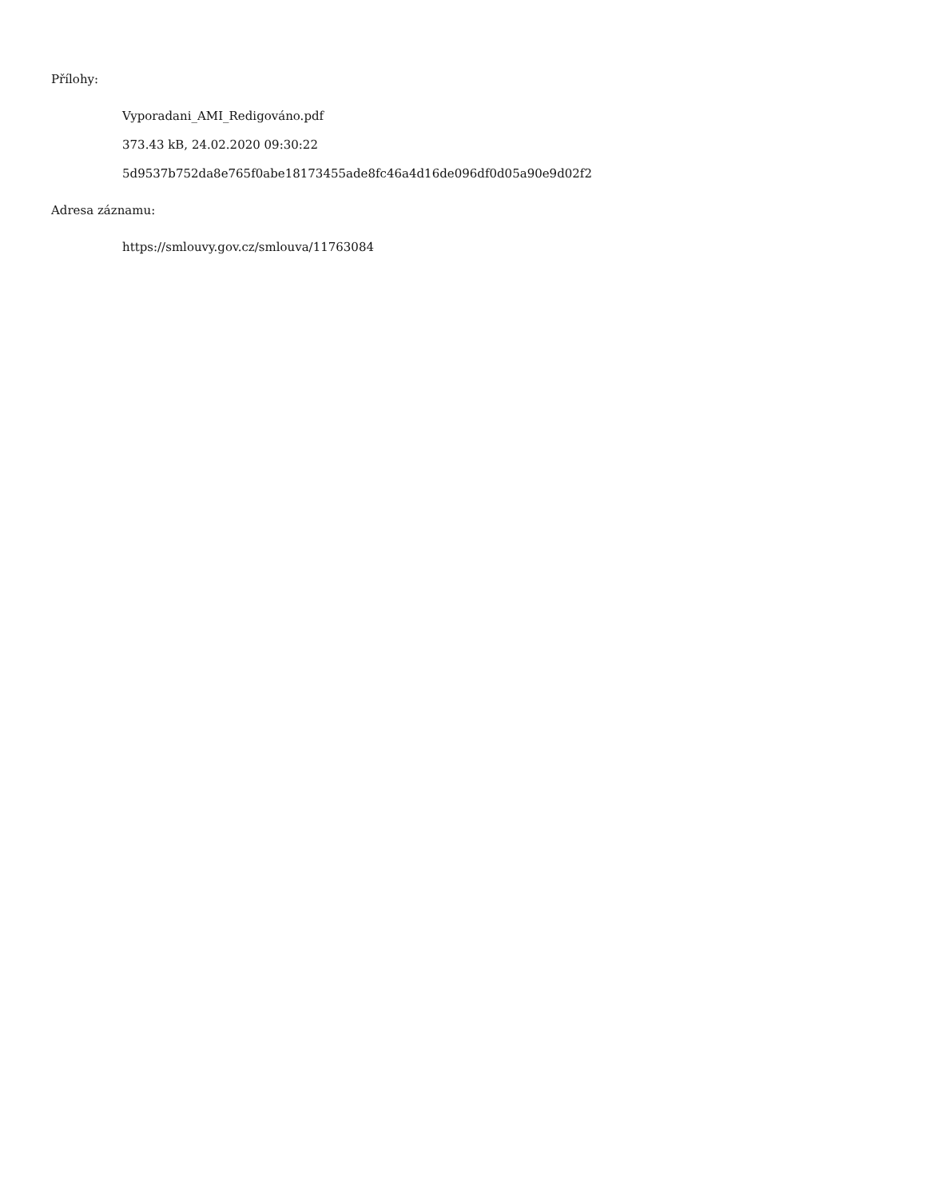Přílohy:
Vyporadani_AMI_Redigováno.pdf
373.43 kB, 24.02.2020 09:30:22
5d9537b752da8e765f0abe18173455ade8fc46a4d16de096df0d05a90e9d02f2
Adresa záznamu:
https://smlouvy.gov.cz/smlouva/11763084